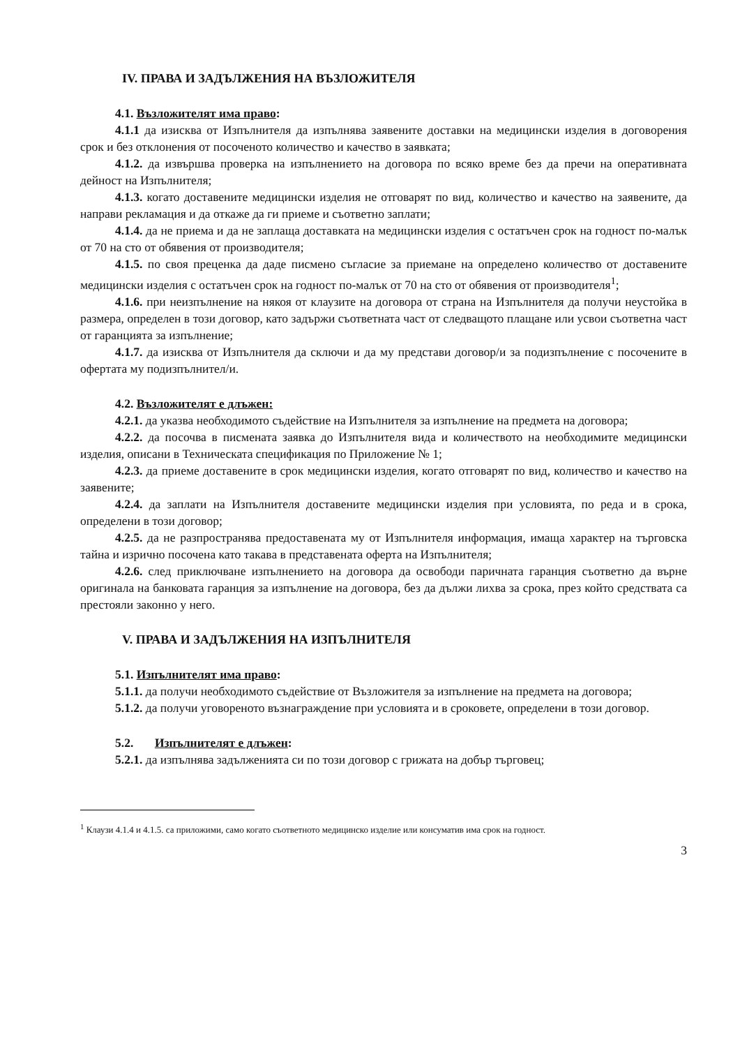IV. ПРАВА И ЗАДЪЛЖЕНИЯ НА ВЪЗЛОЖИТЕЛЯ
4.1. Възложителят има право:
4.1.1 да изисква от Изпълнителя да изпълнява заявените доставки на медицински изделия в договорения срок и без отклонения от посоченото количество и качество в заявката;
4.1.2. да извършва проверка на изпълнението на договора по всяко време без да пречи на оперативната дейност на Изпълнителя;
4.1.3. когато доставените медицински изделия не отговарят по вид, количество и качество на заявените, да направи рекламация и да откаже да ги приеме и съответно заплати;
4.1.4. да не приема и да не заплаща доставката на медицински изделия с остатъчен срок на годност по-малък от 70 на сто от обявения от производителя;
4.1.5. по своя преценка да даде писмено съгласие за приемане на определено количество от доставените медицински изделия с остатъчен срок на годност по-малък от 70 на сто от обявения от производителя<sup>1</sup>;
4.1.6. при неизпълнение на някоя от клаузите на договора от страна на Изпълнителя да получи неустойка в размера, определен в този договор, като задържи съответната част от следващото плащане или усвои съответна част от гаранцията за изпълнение;
4.1.7. да изисква от Изпълнителя да сключи и да му представи договор/и за подизпълнение с посочените в офертата му подизпълнител/и.
4.2. Възложителят е длъжен:
4.2.1. да указва необходимото съдействие на Изпълнителя за изпълнение на предмета на договора;
4.2.2. да посочва в писмената заявка до Изпълнителя вида и количеството на необходимите медицински изделия, описани в Техническата спецификация по Приложение № 1;
4.2.3. да приеме доставените в срок медицински изделия, когато отговарят по вид, количество и качество на заявените;
4.2.4. да заплати на Изпълнителя доставените медицински изделия при условията, по реда и в срока, определени в този договор;
4.2.5. да не разпространява предоставената му от Изпълнителя информация, имаща характер на търговска тайна и изрично посочена като такава в представената оферта на Изпълнителя;
4.2.6. след приключване изпълнението на договора да освободи паричната гаранция съответно да върне оригинала на банковата гаранция за изпълнение на договора, без да дължи лихва за срока, през който средствата са престояли законно у него.
V. ПРАВА И ЗАДЪЛЖЕНИЯ НА ИЗПЪЛНИТЕЛЯ
5.1. Изпълнителят има право:
5.1.1. да получи необходимото съдействие от Възложителя за изпълнение на предмета на договора;
5.1.2. да получи уговореното възнаграждение при условията и в сроковете, определени в този договор.
5.2. Изпълнителят е длъжен:
5.2.1. да изпълнява задълженията си по този договор с грижата на добър търговец;
<sup>1</sup> Клаузи 4.1.4 и 4.1.5. са приложими, само когато съответното медицинско изделие или консуматив има срок на годност.
3